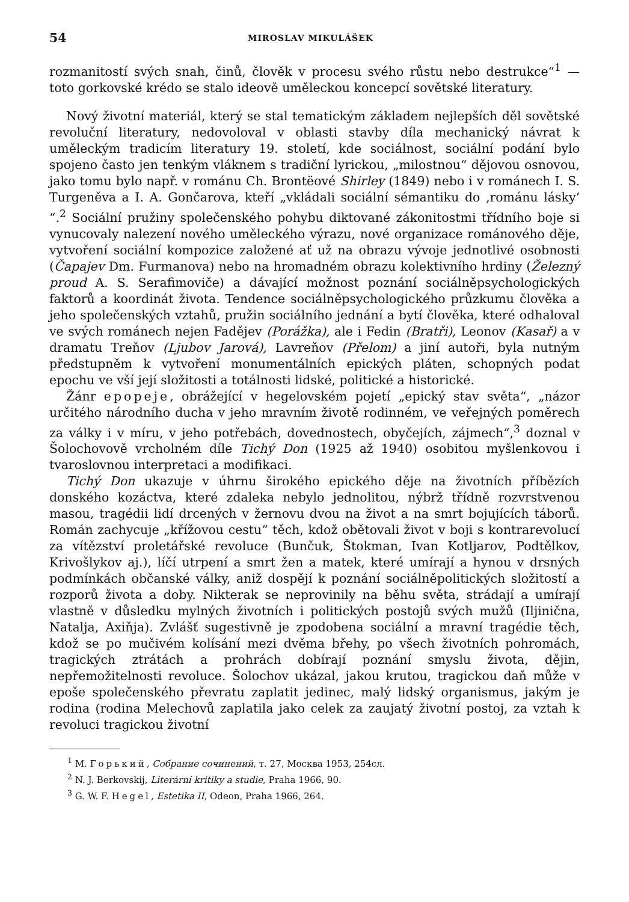54 MIROSLAV MIKULÁŠEK
rozmanitostí svých snah, činů, člověk v procesu svého růstu nebo destrukce“<sup>1</sup> — toto gorkovské krédo se stalo ideově uměleckou koncepcí sovětské literatury.
Nový životní materiál, který se stal tematickým základem nejlepších děl sovětské revoluční literatury, nedovoloval v oblasti stavby díla mechanický návrat k uměleckým tradicím literatury 19. století, kde sociálnost, sociální podání bylo spojeno často jen tenkým vláknem s tradiční lyrickou, „milostnou“ dějovou osnovou, jako tomu bylo např. v románu Ch. Brontëové Shirley (1849) nebo i v románech I. S. Turgeněva a I. A. Gončarova, kteří „vkládali sociální sémantiku do ‚románu lásky‘ “.<sup>2</sup> Sociální pružiny společenského pohybu diktované zákonitostmi třídního boje si vynucovaly nalezení nového uměleckého výrazu, nové organizace románového děje, vytvoření sociální kompozice založené ať už na obrazu vývoje jednotlivé osobnosti (Čapajev Dm. Furmanova) nebo na hromadném obrazu kolektivního hrdiny (Železný proud A. S. Serafimoviče) a dávající možnost poznání sociálněpsychologických faktorů a koordinát života. Tendence sociálněpsychologického průzkumu člověka a jeho společenských vztahů, pružin sociálního jednání a bytí člověka, které odhaloval ve svých románech nejen Fadějev (Porážka), ale i Fedin (Bratři), Leonov (Kasař) a v dramatu Treňov (Ljubov Jarová), Lavreňov (Přelom) a jiní autoři, byla nutným předstupněm k vytvoření monumentálních epických pláten, schopných podat epochu ve vší její složitosti a totálnosti lidské, politické a historické.
Žánr epopeje, obrážející v hegelovském pojetí „epický stav světa“, „názor určitého národního ducha v jeho mravním životě rodinném, ve veřejných poměrech za války i v míru, v jeho potřebách, dovednostech, obyčejích, zájmech“,<sup>3</sup> doznal v Šolochovově vrcholném díle Tichý Don (1925 až 1940) osobitou myšlenkovou i tvaroslovnou interpretaci a modifikaci.
Tichý Don ukazuje v úhrnu širokého epického děje na životních příbězích donského kozáctva, které zdaleka nebylo jednolitou, nýbrž třídně rozvrstvenou masou, tragédii lidí drcených v žernovu dvou na život a na smrt bojujících táborů. Román zachycuje „křížovou cestu“ těch, kdož obětovali život v boji s kontrarevolucí za vítězství proletářské revoluce (Bunčuk, Štokman, Ivan Kotljarov, Podtělkov, Krivošlykov aj.), líčí utrpení a smrt žen a matek, které umírají a hynou v drsných podmínkách občanské války, aniž dospějí k poznání sociálněpolitických složitostí a rozporů života a doby. Nikterak se neprovinily na běhu světa, strádají a umírají vlastně v důsledku mylných životních i politických postojů svých mužů (Iljinična, Natalja, Axiňja). Zvlášť sugestivně je zpodobena sociální a mravní tragédie těch, kdož se po mučivém kolísání mezi dvěma břehy, po všech životních pohromách, tragických ztrátách a prohrách dobírají poznání smyslu života, dějin, nepřemožitelnosti revoluce. Šolochov ukázal, jakou krutou, tragickou daň může v epoše společenského převratu zaplatit jedinec, malý lidský organismus, jakým je rodina (rodina Melechovů zaplatila jako celek za zaujatý životní postoj, za vztah k revoluci tragickou životní
<sup>1</sup> М. Горький, Собрание сочинений, т. 27, Москва 1953, 254сл.
<sup>2</sup> N. J. Berkovskij, Literární kritiky a studie, Praha 1966, 90.
<sup>3</sup> G. W. F. Hegel, Estetika II, Odeon, Praha 1966, 264.